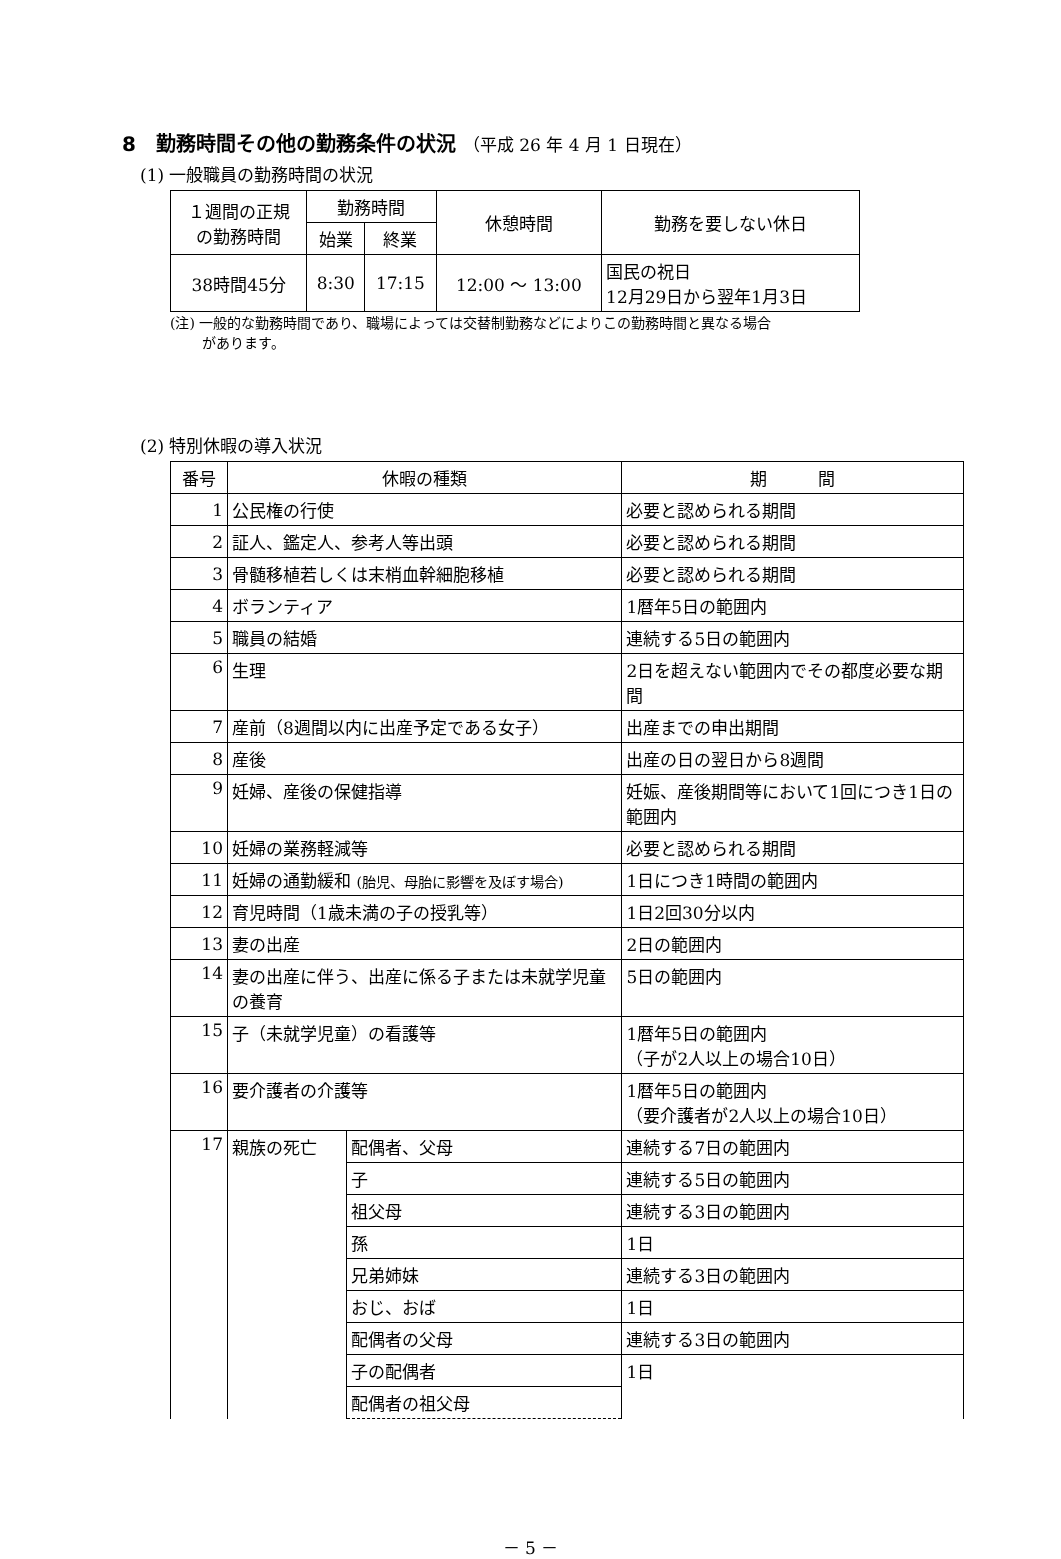8　勤務時間その他の勤務条件の状況 （平成 26 年 4 月 1 日現在）
(1) 一般職員の勤務時間の状況
| １週間の正規 の勤務時間 | 勤務時間 | | 休憩時間 | 勤務を要しない休日 |
| --- | --- | --- | --- | --- |
| | 始業 | 終業 | | |
| 38時間45分 | 8:30 | 17:15 | 12:00 ～ 13:00 | 国民の祝日 12月29日から翌年1月3日 |
(注) 一般的な勤務時間であり、職場によっては交替制勤務などによりこの勤務時間と異なる場合
があります。
(2) 特別休暇の導入状況
| 番号 | 休暇の種類 | | 期 間 |
| --- | --- | --- | --- |
| 1 | 公民権の行使 | | 必要と認められる期間 |
| 2 | 証人、鑑定人、参考人等出頭 | | 必要と認められる期間 |
| 3 | 骨髄移植若しくは末梢血幹細胞移植 | | 必要と認められる期間 |
| 4 | ボランティア | | 1暦年5日の範囲内 |
| 5 | 職員の結婚 | | 連続する5日の範囲内 |
| 6 | 生理 | | 2日を超えない範囲内でその都度必要な期間 |
| 7 | 産前（8週間以内に出産予定である女子） | | 出産までの申出期間 |
| 8 | 産後 | | 出産の日の翌日から8週間 |
| 9 | 妊婦、産後の保健指導 | | 妊娠、産後期間等において1回につき1日の範囲内 |
| 10 | 妊婦の業務軽減等 | | 必要と認められる期間 |
| 11 | 妊婦の通勤緩和 (胎児、母胎に影響を及ぼす場合) | | 1日につき1時間の範囲内 |
| 12 | 育児時間（1歳未満の子の授乳等） | | 1日2回30分以内 |
| 13 | 妻の出産 | | 2日の範囲内 |
| 14 | 妻の出産に伴う、出産に係る子または未就学児童の養育 | | 5日の範囲内 |
| 15 | 子（未就学児童）の看護等 | | 1暦年5日の範囲内 （子が2人以上の場合10日） |
| 16 | 要介護者の介護等 | | 1暦年5日の範囲内 （要介護者が2人以上の場合10日） |
| 17 | 親族の死亡 | 配偶者、父母 | 連続する7日の範囲内 |
| | | 子 | 連続する5日の範囲内 |
| | | 祖父母 | 連続する3日の範囲内 |
| | | 孫 | 1日 |
| | | 兄弟姉妹 | 連続する3日の範囲内 |
| | | おじ、おば | 1日 |
| | | 配偶者の父母 | 連続する3日の範囲内 |
| | | 子の配偶者 | 1日 |
| | | 配偶者の祖父母 | |
－ 5 －